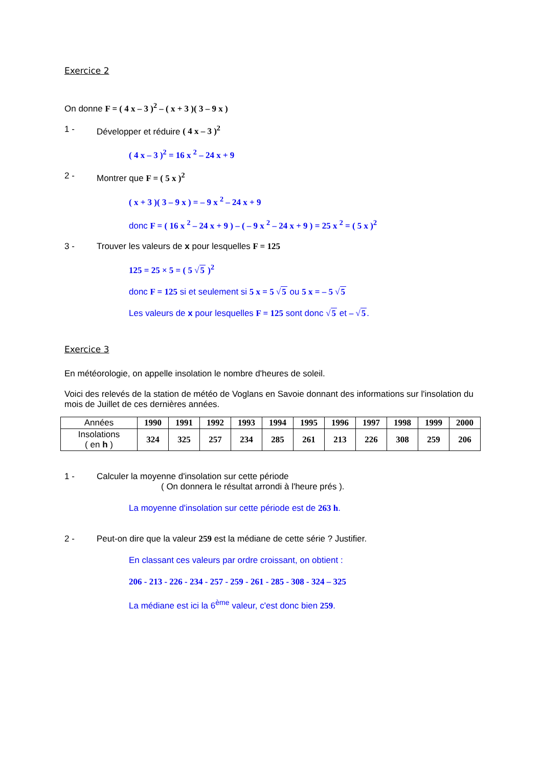Exercice 2
On donne F = ( 4 x – 3 )<sup>2</sup> – ( x + 3 )( 3 – 9 x )
1 - Développer et réduire ( 4 x – 3 )<sup>2</sup>
( 4 x – 3 )<sup>2</sup> = 16 x <sup>2</sup> – 24 x + 9
2 - Montrer que F = ( 5 x )<sup>2</sup>
( x + 3 )( 3 – 9 x ) = – 9 x <sup>2</sup> – 24 x + 9
donc F = ( 16 x <sup>2</sup> – 24 x + 9 ) – ( – 9 x <sup>2</sup> – 24 x + 9 ) = 25 x <sup>2</sup> = ( 5 x )<sup>2</sup>
3 - Trouver les valeurs de x pour lesquelles F = 125
125 = 25 × 5 = ( 5 √5 )<sup>2</sup>
donc F = 125 si et seulement si 5 x = 5 √5 ou 5 x = – 5 √5
Les valeurs de x pour lesquelles F = 125 sont donc √5 et – √5.
Exercice 3
En météorologie, on appelle insolation le nombre d'heures de soleil.
Voici des relevés de la station de météo de Voglans en Savoie donnant des informations sur l'insolation du mois de Juillet de ces dernières années.
| Années | 1990 | 1991 | 1992 | 1993 | 1994 | 1995 | 1996 | 1997 | 1998 | 1999 | 2000 |
| Insolations ( en h ) | 324 | 325 | 257 | 234 | 285 | 261 | 213 | 226 | 308 | 259 | 206 |
1 - Calculer la moyenne d'insolation sur cette période
( On donnera le résultat arrondi à l'heure prés ).
La moyenne d'insolation sur cette période est de 263 h.
2 - Peut-on dire que la valeur 259 est la médiane de cette série ? Justifier.
En classant ces valeurs par ordre croissant, on obtient :
206 - 213 - 226 - 234 - 257 - 259 - 261 - 285 - 308 - 324 – 325
La médiane est ici la 6<sup>ème</sup> valeur, c'est donc bien 259.